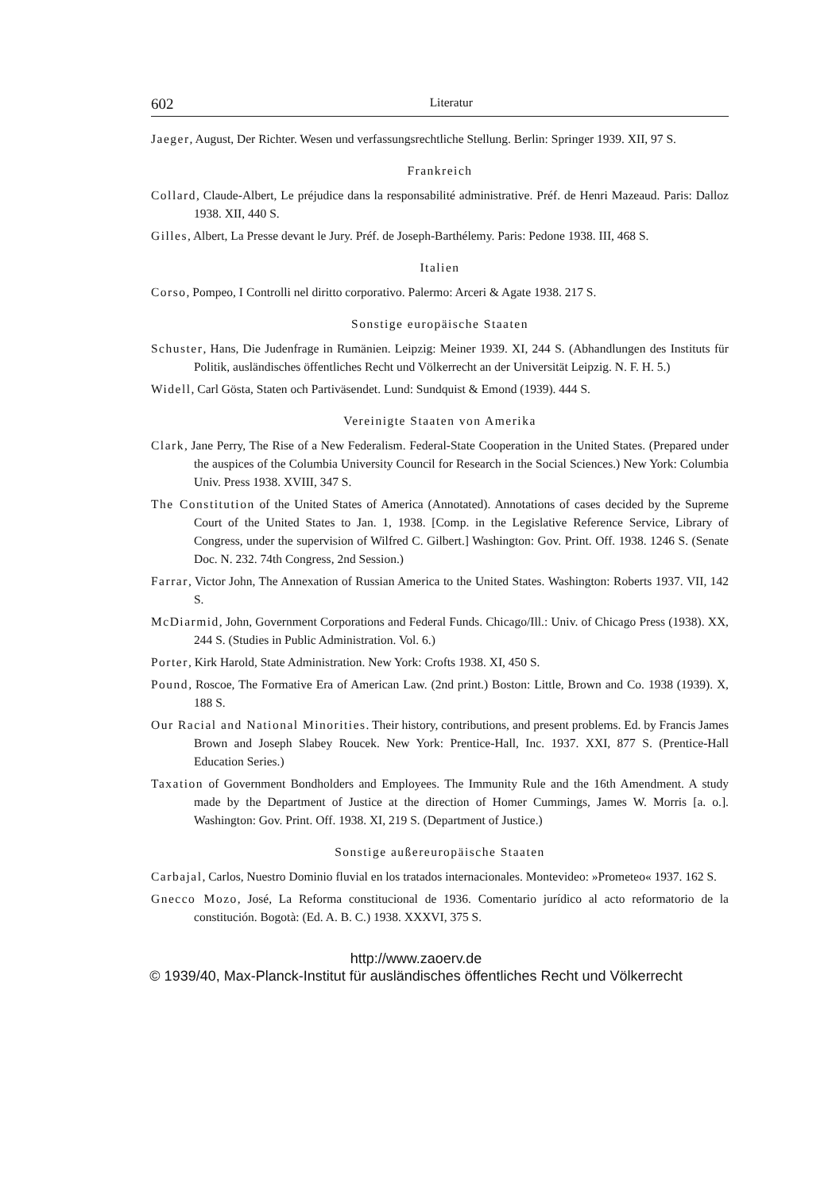602 Literatur
Jaeger, August, Der Richter. Wesen und verfassungsrechtliche Stellung. Berlin: Springer 1939. XII, 97 S.
Frankreich
Collard, Claude-Albert, Le préjudice dans la responsabilité administrative. Préf. de Henri Mazeaud. Paris: Dalloz 1938. XII, 440 S.
Gilles, Albert, La Presse devant le Jury. Préf. de Joseph-Barthélemy. Paris: Pedone 1938. III, 468 S.
Italien
Corso, Pompeo, I Controlli nel diritto corporativo. Palermo: Arceri & Agate 1938. 217 S.
Sonstige europäische Staaten
Schuster, Hans, Die Judenfrage in Rumänien. Leipzig: Meiner 1939. XI, 244 S. (Abhandlungen des Instituts für Politik, ausländisches öffentliches Recht und Völkerrecht an der Universität Leipzig. N. F. H. 5.)
Widell, Carl Gösta, Staten och Partiväsendet. Lund: Sundquist & Emond (1939). 444 S.
Vereinigte Staaten von Amerika
Clark, Jane Perry, The Rise of a New Federalism. Federal-State Cooperation in the United States. (Prepared under the auspices of the Columbia University Council for Research in the Social Sciences.) New York: Columbia Univ. Press 1938. XVIII, 347 S.
The Constitution of the United States of America (Annotated). Annotations of cases decided by the Supreme Court of the United States to Jan. 1, 1938. [Comp. in the Legislative Reference Service, Library of Congress, under the supervision of Wilfred C. Gilbert.] Washington: Gov. Print. Off. 1938. 1246 S. (Senate Doc. N. 232. 74th Congress, 2nd Session.)
Farrar, Victor John, The Annexation of Russian America to the United States. Washington: Roberts 1937. VII, 142 S.
McDiarmid, John, Government Corporations and Federal Funds. Chicago/Ill.: Univ. of Chicago Press (1938). XX, 244 S. (Studies in Public Administration. Vol. 6.)
Porter, Kirk Harold, State Administration. New York: Crofts 1938. XI, 450 S.
Pound, Roscoe, The Formative Era of American Law. (2nd print.) Boston: Little, Brown and Co. 1938 (1939). X, 188 S.
Our Racial and National Minorities. Their history, contributions, and present problems. Ed. by Francis James Brown and Joseph Slabey Roucek. New York: Prentice-Hall, Inc. 1937. XXI, 877 S. (Prentice-Hall Education Series.)
Taxation of Government Bondholders and Employees. The Immunity Rule and the 16th Amendment. A study made by the Department of Justice at the direction of Homer Cummings, James W. Morris [a. o.]. Washington: Gov. Print. Off. 1938. XI, 219 S. (Department of Justice.)
Sonstige außereuropäische Staaten
Carbajal, Carlos, Nuestro Dominio fluvial en los tratados internacionales. Montevideo: »Prometeo« 1937. 162 S.
Gnecco Mozo, José, La Reforma constitucional de 1936. Comentario jurídico al acto reformatorio de la constitución. Bogotà: (Ed. A. B. C.) 1938. XXXVI, 375 S.
http://www.zaoerv.de
© 1939/40, Max-Planck-Institut für ausländisches öffentliches Recht und Völkerrecht